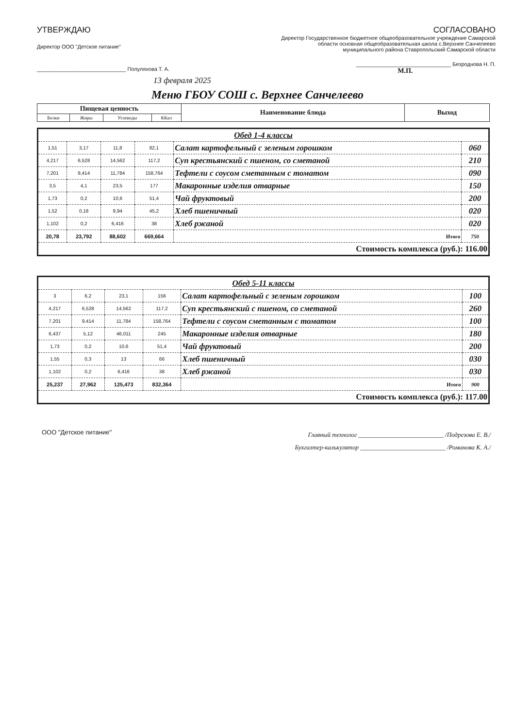УТВЕРЖДАЮ
Директор ООО "Детское питание"
______________________________ Полуляхова Т. А.
13 февраля 2025
СОГЛАСОВАНО
Директор Государственное бюджетное общеобразовательное учреждение Самарской
области основная общеобразовательная школа с.Верхнее Санчелеево
муниципального района Ставропольский Самарской области
________________________________ Безроднова Н. П.
М.П.
Меню ГБОУ СОШ с. Верхнее Санчелеево
| Пищевая ценность | | | | Наименование блюда | Выход |
| --- | --- | --- | --- | --- | --- |
| Белки | Жиры | Углеводы | ККал | | |
| Обед 1-4 классы | | | | | |
| 1,51 | 3,17 | 11,8 | 82,1 | Салат картофельный с зеленым горошком | 060 |
| 4,217 | 6,528 | 14,562 | 117,2 | Суп крестьянский с пшеном, со сметаной | 210 |
| 7,201 | 9,414 | 11,784 | 158,764 | Тефтели с соусом сметанным с томатом | 090 |
| 3,5 | 4,1 | 23,5 | 177 | Макаронные изделия отварные | 150 |
| 1,73 | 0,2 | 10,6 | 51,4 | Чай фруктовый | 200 |
| 1,52 | 0,18 | 9,94 | 45,2 | Хлеб пшеничный | 020 |
| 1,102 | 0,2 | 6,416 | 38 | Хлеб ржаной | 020 |
| 20,78 | 23,792 | 88,602 | 669,664 | Итого | 750 |
| Стоимость комплекса (руб.): 116.00 | | | | | |
| Обед 5-11 классы | | | | | |
| 3 | 6,2 | 23,1 | 156 | Салат картофельный с зеленым горошком | 100 |
| 4,217 | 6,528 | 14,562 | 117,2 | Суп крестьянский с пшеном, со сметаной | 260 |
| 7,201 | 9,414 | 11,784 | 158,764 | Тефтели с соусом сметанным с томатом | 100 |
| 6,437 | 5,12 | 46,011 | 245 | Макаронные изделия отварные | 180 |
| 1,73 | 0,2 | 10,6 | 51,4 | Чай фруктовый | 200 |
| 1,55 | 0,3 | 13 | 66 | Хлеб пшеничный | 030 |
| 1,102 | 0,2 | 6,416 | 38 | Хлеб ржаной | 030 |
| 25,237 | 27,962 | 125,473 | 832,364 | Итого | 900 |
| Стоимость комплекса (руб.): 117.00 | | | | | |
ООО "Детское питание"
Главный технолог ___________________________ /Подрезова Е. В./
Бухгалтер-калькулятор ___________________________ /Романова К. А./